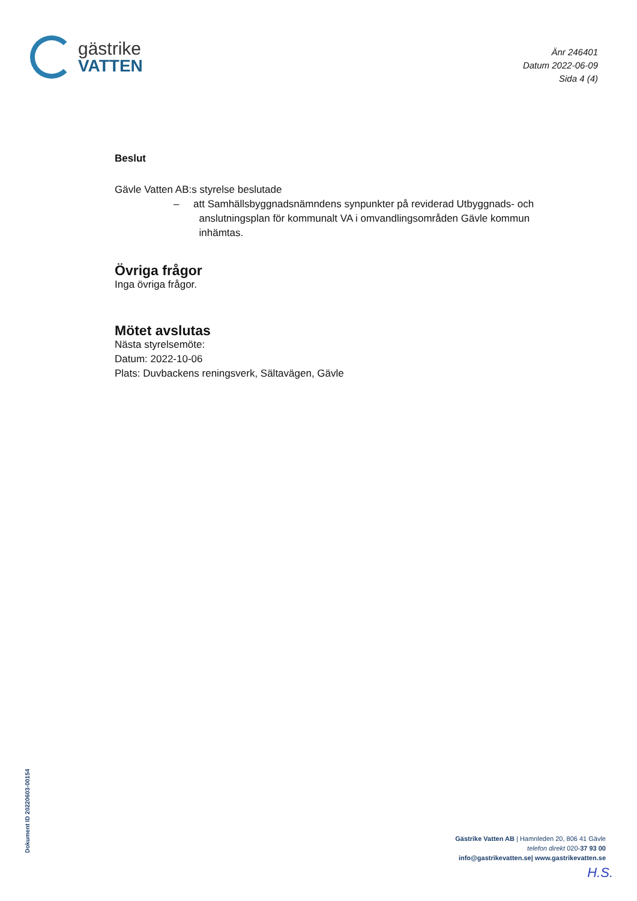gästrike
VATTEN
Änr 246401
Datum 2022-06-09
Sida 4 (4)
Beslut
Gävle Vatten AB:s styrelse beslutade
– att Samhällsbyggnadsnämndens synpunkter på reviderad Utbyggnads- och
anslutningsplan för kommunalt VA i omvandlingsområden Gävle kommun
inhämtas.
Övriga frågor
Inga övriga frågor.
Mötet avslutas
Nästa styrelsemöte:
Datum: 2022-10-06
Plats: Duvbackens reningsverk, Sältavägen, Gävle
Dokument ID 20220603-00154
Gästrike Vatten AB | Hamnleden 20, 806 41 Gävle
telefon direkt 020-37 93 00
info@gastrikevatten.se| www.gastrikevatten.se
H.S.